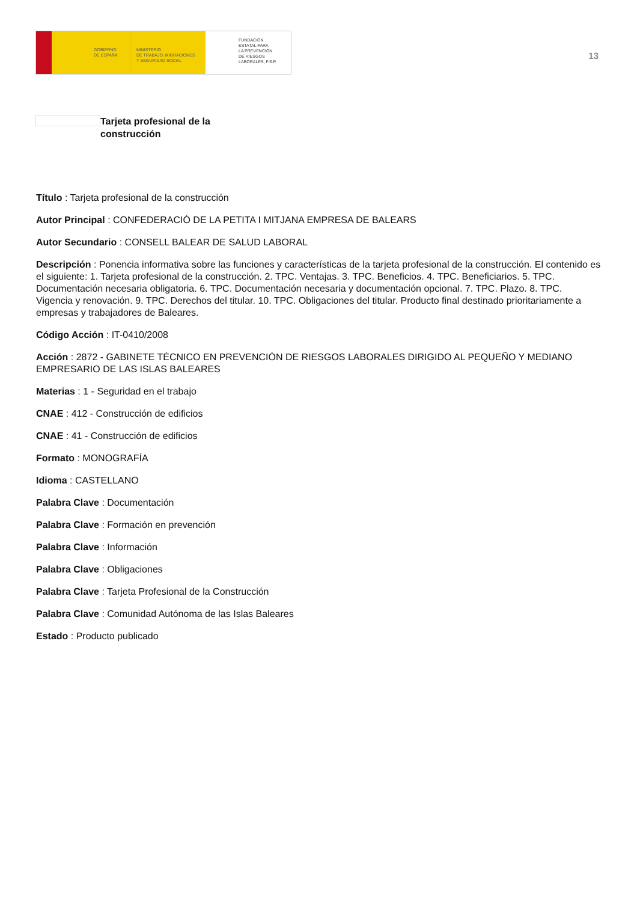GOBIERNO
DE ESPAÑA
MINISTERIO
DE TRABAJO, MIGRACIONES
Y SEGURIDAD SOCIAL
FUNDACIÓN
ESTATAL PARA
LA PREVENCIÓN
DE RIESGOS
LABORALES, F.S.P.
13
Tarjeta profesional de la construcción
Título : Tarjeta profesional de la construcción
Autor Principal : CONFEDERACIÓ DE LA PETITA I MITJANA EMPRESA DE BALEARS
Autor Secundario : CONSELL BALEAR DE SALUD LABORAL
Descripción : Ponencia informativa sobre las funciones y características de la tarjeta profesional de la construcción. El contenido es el siguiente: 1. Tarjeta profesional de la construcción. 2. TPC. Ventajas. 3. TPC. Beneficios. 4. TPC. Beneficiarios. 5. TPC. Documentación necesaria obligatoria. 6. TPC. Documentación necesaria y documentación opcional. 7. TPC. Plazo. 8. TPC. Vigencia y renovación. 9. TPC. Derechos del titular. 10. TPC. Obligaciones del titular. Producto final destinado prioritariamente a empresas y trabajadores de Baleares.
Código Acción : IT-0410/2008
Acción : 2872 - GABINETE TÉCNICO EN PREVENCIÓN DE RIESGOS LABORALES DIRIGIDO AL PEQUEÑO Y MEDIANO EMPRESARIO DE LAS ISLAS BALEARES
Materias : 1 - Seguridad en el trabajo
CNAE : 412 - Construcción de edificios
CNAE : 41 - Construcción de edificios
Formato : MONOGRAFÍA
Idioma : CASTELLANO
Palabra Clave : Documentación
Palabra Clave : Formación en prevención
Palabra Clave : Información
Palabra Clave : Obligaciones
Palabra Clave : Tarjeta Profesional de la Construcción
Palabra Clave : Comunidad Autónoma de las Islas Baleares
Estado : Producto publicado